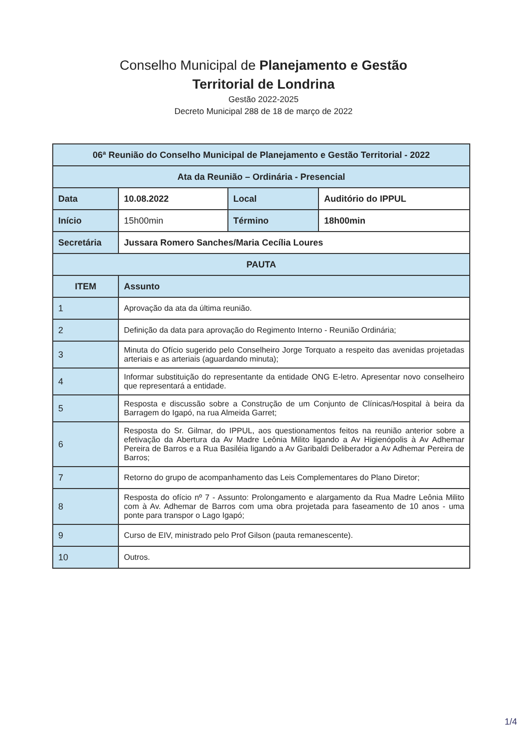Conselho Municipal de Planejamento e Gestão
Territorial de Londrina
Gestão 2022-2025
Decreto Municipal 288 de 18 de março de 2022
| 06ª Reunião do Conselho Municipal de Planejamento e Gestão Territorial - 2022 | | | |
| Ata da Reunião – Ordinária - Presencial | | | |
| Data | 10.08.2022 | Local | Auditório do IPPUL |
| Início | 15h00min | Término | 18h00min |
| Secretária | Jussara Romero Sanches/Maria Cecília Loures | | |
| PAUTA | | | |
| ITEM | Assunto | | |
| 1 | Aprovação da ata da última reunião. | | |
| 2 | Definição da data para aprovação do Regimento Interno - Reunião Ordinária; | | |
| 3 | Minuta do Ofício sugerido pelo Conselheiro Jorge Torquato a respeito das avenidas projetadas arteriais e as arteriais (aguardando minuta); | | |
| 4 | Informar substituição do representante da entidade ONG E-letro. Apresentar novo conselheiro que representará a entidade. | | |
| 5 | Resposta e discussão sobre a Construção de um Conjunto de Clínicas/Hospital à beira da Barragem do Igapó, na rua Almeida Garret; | | |
| 6 | Resposta do Sr. Gilmar, do IPPUL, aos questionamentos feitos na reunião anterior sobre a efetivação da Abertura da Av Madre Leônia Milito ligando a Av Higienópolis à Av Adhemar Pereira de Barros e a Rua Basiléia ligando a Av Garibaldi Deliberador a Av Adhemar Pereira de Barros; | | |
| 7 | Retorno do grupo de acompanhamento das Leis Complementares do Plano Diretor; | | |
| 8 | Resposta do ofício nº 7 - Assunto: Prolongamento e alargamento da Rua Madre Leônia Milito com à Av. Adhemar de Barros com uma obra projetada para faseamento de 10 anos - uma ponte para transpor o Lago Igapó; | | |
| 9 | Curso de EIV, ministrado pelo Prof Gilson (pauta remanescente). | | |
| 10 | Outros. | | |
1/4